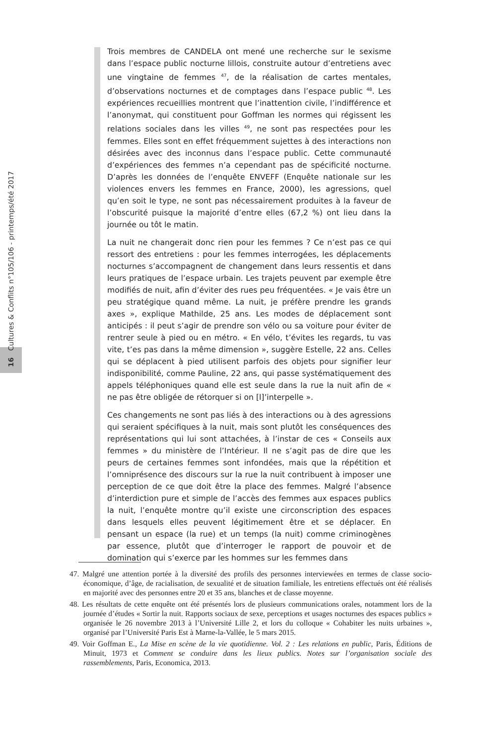16 Cultures & Conflits n°105/106 - printemps/été 2017
Trois membres de CANDELA ont mené une recherche sur le sexisme dans l’espace public nocturne lillois, construite autour d’entretiens avec une vingtaine de femmes <sup>47</sup>, de la réalisation de cartes mentales, d’observations nocturnes et de comptages dans l’espace public <sup>48</sup>. Les expériences recueillies montrent que l’inattention civile, l’indifférence et l’anonymat, qui constituent pour Goffman les normes qui régissent les relations sociales dans les villes <sup>49</sup>, ne sont pas respectées pour les femmes. Elles sont en effet fréquemment sujettes à des interactions non désirées avec des inconnus dans l’espace public. Cette communauté d’expériences des femmes n’a cependant pas de spécificité nocturne. D’après les données de l’enquête ENVEFF (Enquête nationale sur les violences envers les femmes en France, 2000), les agressions, quel qu’en soit le type, ne sont pas nécessairement produites à la faveur de l’obscurité puisque la majorité d’entre elles (67,2 %) ont lieu dans la journée ou tôt le matin.
La nuit ne changerait donc rien pour les femmes ? Ce n’est pas ce qui ressort des entretiens : pour les femmes interrogées, les déplacements nocturnes s’accompagnent de changement dans leurs ressentis et dans leurs pratiques de l’espace urbain. Les trajets peuvent par exemple être modifiés de nuit, afin d’éviter des rues peu fréquentées. « Je vais être un peu stratégique quand même. La nuit, je préfère prendre les grands axes », explique Mathilde, 25 ans. Les modes de déplacement sont anticipés : il peut s’agir de prendre son vélo ou sa voiture pour éviter de rentrer seule à pied ou en métro. « En vélo, t’évites les regards, tu vas vite, t’es pas dans la même dimension », suggère Estelle, 22 ans. Celles qui se déplacent à pied utilisent parfois des objets pour signifier leur indisponibilité, comme Pauline, 22 ans, qui passe systématiquement des appels téléphoniques quand elle est seule dans la rue la nuit afin de « ne pas être obligée de rétorquer si on [l]’interpelle ».
Ces changements ne sont pas liés à des interactions ou à des agressions qui seraient spécifiques à la nuit, mais sont plutôt les conséquences des représentations qui lui sont attachées, à l’instar de ces « Conseils aux femmes » du ministère de l’Intérieur. Il ne s’agit pas de dire que les peurs de certaines femmes sont infondées, mais que la répétition et l’omniprésence des discours sur la rue la nuit contribuent à imposer une perception de ce que doit être la place des femmes. Malgré l’absence d’interdiction pure et simple de l’accès des femmes aux espaces publics la nuit, l’enquête montre qu’il existe une circonscription des espaces dans lesquels elles peuvent légitimement être et se déplacer. En pensant un espace (la rue) et un temps (la nuit) comme criminogènes par essence, plutôt que d’interroger le rapport de pouvoir et de domination qui s’exerce par les hommes sur les femmes dans
47. Malgré une attention portée à la diversité des profils des personnes interviewées en termes de classe socio-économique, d’âge, de racialisation, de sexualité et de situation familiale, les entretiens effectués ont été réalisés en majorité avec des personnes entre 20 et 35 ans, blanches et de classe moyenne.
48. Les résultats de cette enquête ont été présentés lors de plusieurs communications orales, notamment lors de la journée d’études « Sortir la nuit. Rapports sociaux de sexe, perceptions et usages nocturnes des espaces publics » organisée le 26 novembre 2013 à l’Université Lille 2, et lors du colloque « Cohabiter les nuits urbaines », organisé par l’Université Paris Est à Marne-la-Vallée, le 5 mars 2015.
49. Voir Goffman E., La Mise en scène de la vie quotidienne. Vol. 2 : Les relations en public, Paris, Éditions de Minuit, 1973 et Comment se conduire dans les lieux publics. Notes sur l’organisation sociale des rassemblements, Paris, Economica, 2013.